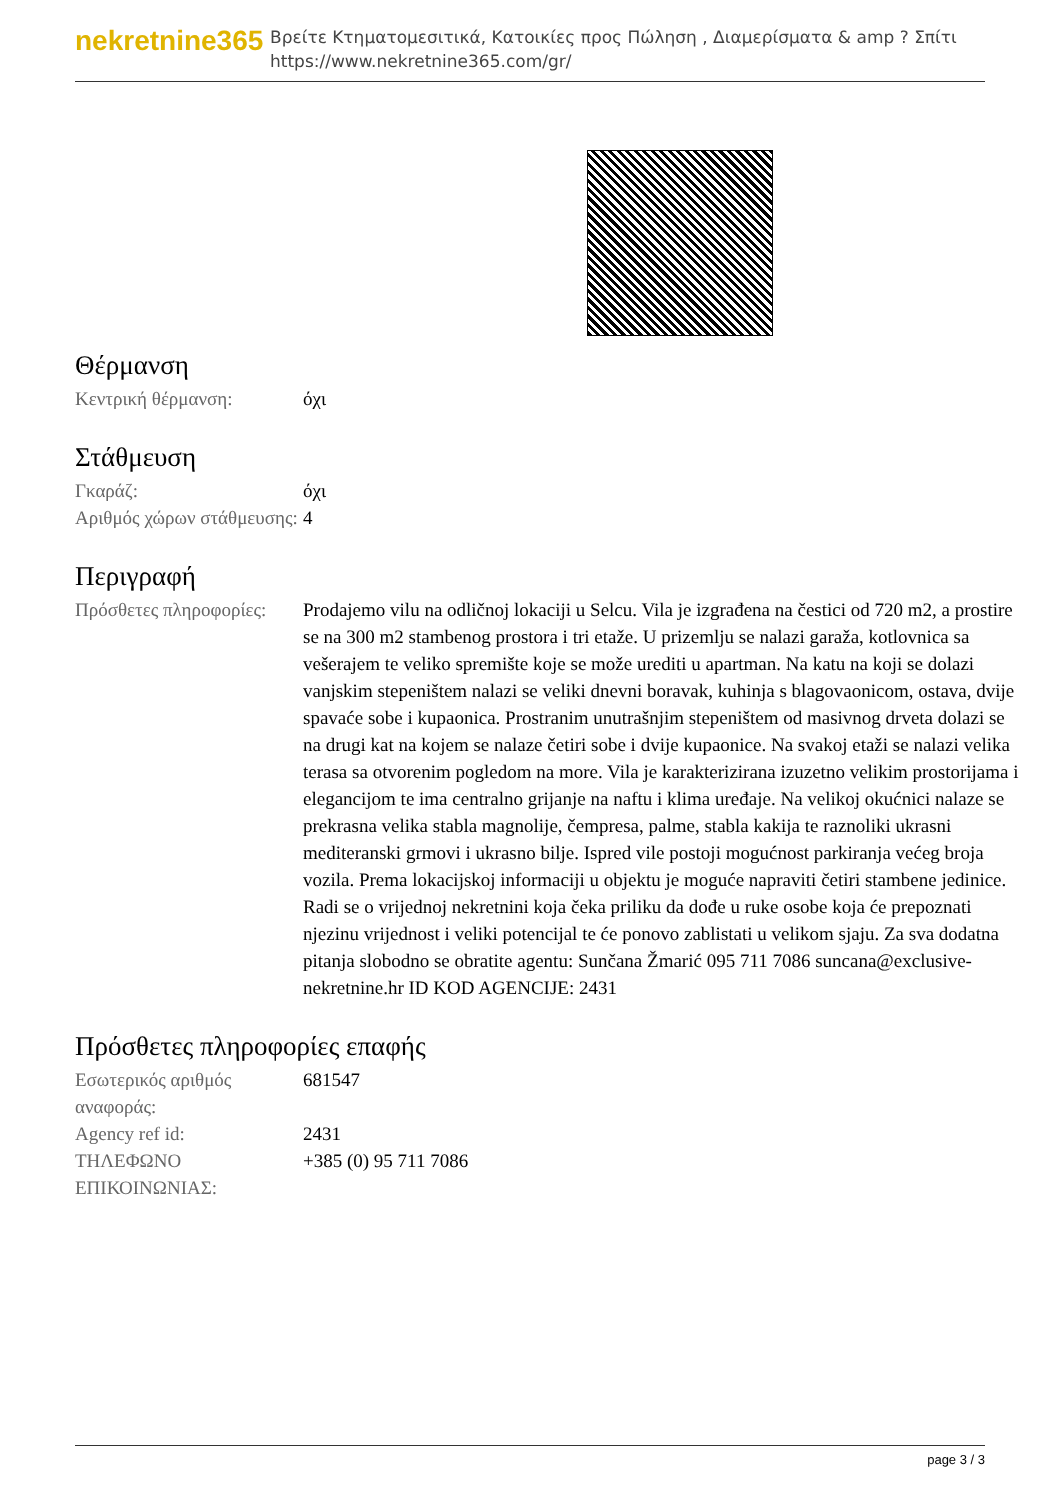nekretnine365
Βρείτε Κτηματομεσιτικά, Κατοικίες προς Πώληση , Διαμερίσματα & amp ? Σπίτι
https://www.nekretnine365.com/gr/
Θέρμανση
| Κεντρική θέρμανση: | όχι |
Στάθμευση
| Γκαράζ: | όχι |
| Αριθμός χώρων στάθμευσης: | 4 |
Περιγραφή
| Πρόσθετες πληροφορίες: | Prodajemo vilu na odličnoj lokaciji u Selcu. Vila je izgrađena na čestici od 720 m2, a prostire se na 300 m2 stambenog prostora i tri etaže. U prizemlju se nalazi garaža, kotlovnica sa vešerajem te veliko spremište koje se može urediti u apartman. Na katu na koji se dolazi vanjskim stepeništem nalazi se veliki dnevni boravak, kuhinja s blagovaonicom, ostava, dvije spavaće sobe i kupaonica. Prostranim unutrašnjim stepeništem od masivnog drveta dolazi se na drugi kat na kojem se nalaze četiri sobe i dvije kupaonice. Na svakoj etaži se nalazi velika terasa sa otvorenim pogledom na more. Vila je karakterizirana izuzetno velikim prostorijama i elegancijom te ima centralno grijanje na naftu i klima uređaje. Na velikoj okućnici nalaze se prekrasna velika stabla magnolije, čempresa, palme, stabla kakija te raznoliki ukrasni mediteranski grmovi i ukrasno bilje. Ispred vile postoji mogućnost parkiranja većeg broja vozila. Prema lokacijskoj informaciji u objektu je moguće napraviti četiri stambene jedinice. Radi se o vrijednoj nekretnini koja čeka priliku da dođe u ruke osobe koja će prepoznati njezinu vrijednost i veliki potencijal te će ponovo zablistati u velikom sjaju. Za sva dodatna pitanja slobodno se obratite agentu: Sunčana Žmarić 095 711 7086 suncana@exclusive-nekretnine.hr ID KOD AGENCIJE: 2431 |
Πρόσθετες πληροφορίες επαφής
| Εσωτερικός αριθμός αναφοράς: | 681547 |
| Agency ref id: | 2431 |
| ΤΗΛΕΦΩΝΟ ΕΠΙΚΟΙΝΩΝΙΑΣ: | +385 (0) 95 711 7086 |
page 3 / 3